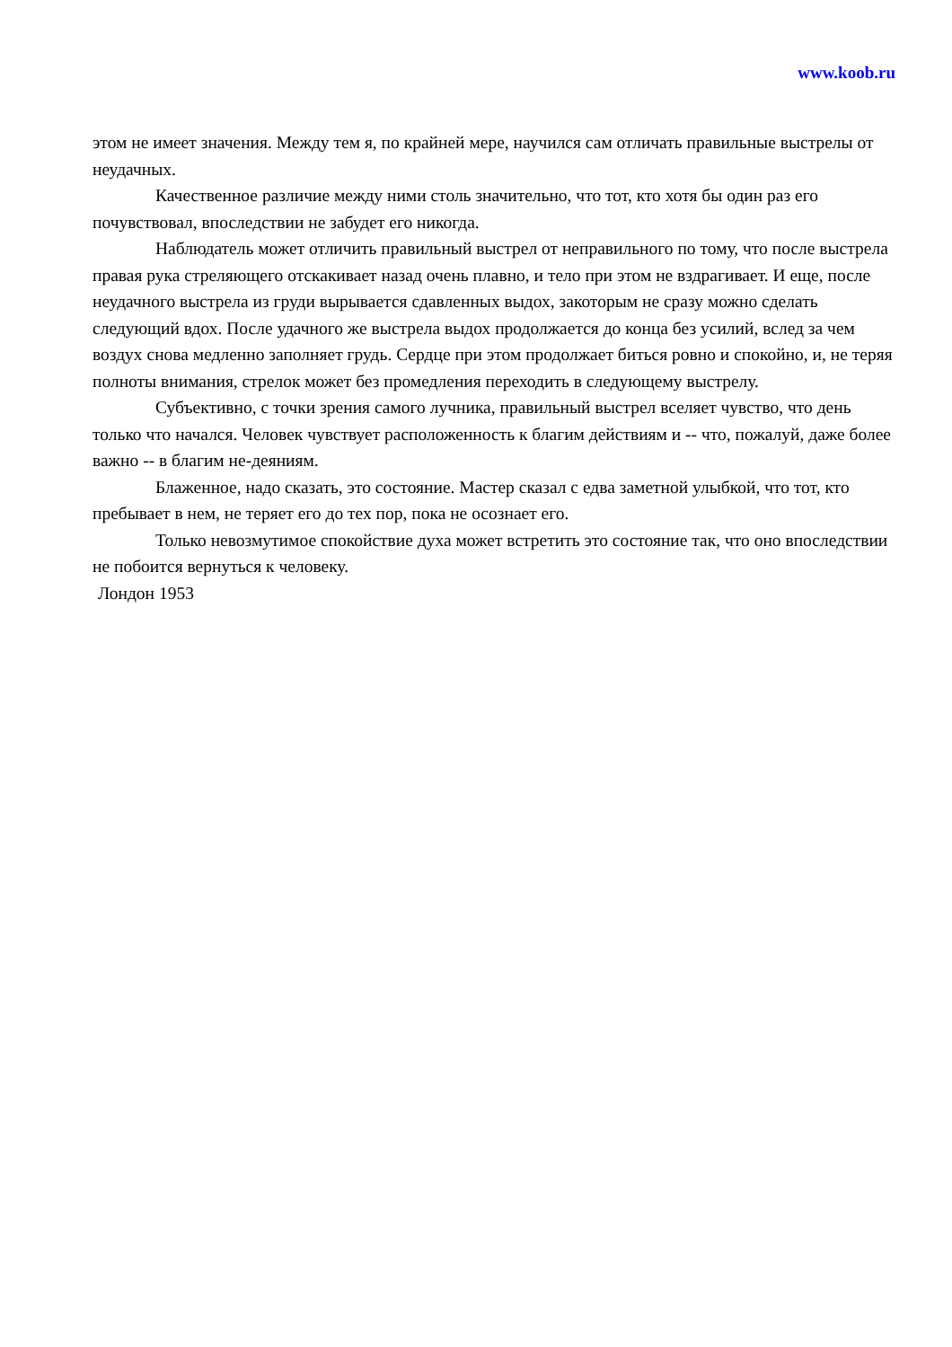www.koob.ru
этом не имеет значения. Между тем я, по крайней мере, научился сам отличать правильные выстрелы от неудачных.
Качественное различие между ними столь значительно, что тот, кто хотя бы один раз его почувствовал, впоследствии не забудет его никогда.
Наблюдатель может отличить правильный выстрел от неправильного по тому, что после выстрела правая рука стреляющего отскакивает назад очень плавно, и тело при этом не вздрагивает. И еще, после неудачного выстрела из груди вырывается сдавленных выдох, закоторым не сразу можно сделать следующий вдох. После удачного же выстрела выдох продолжается до конца без усилий, вслед за чем воздух снова медленно заполняет грудь. Сердце при этом продолжает биться ровно и спокойно, и, не теряя полноты внимания, стрелок может без промедления переходить в следующему выстрелу.
Субъективно, с точки зрения самого лучника, правильный выстрел вселяет чувство, что день только что начался. Человек чувствует расположенность к благим действиям и -- что, пожалуй, даже более важно -- в благим не-деяниям.
Блаженное, надо сказать, это состояние. Мастер сказал с едва заметной улыбкой, что тот, кто пребывает в нем, не теряет его до тех пор, пока не осознает его.
Только невозмутимое спокойствие духа может встретить это состояние так, что оно впоследствии не побоится вернуться к человеку.
Лондон 1953